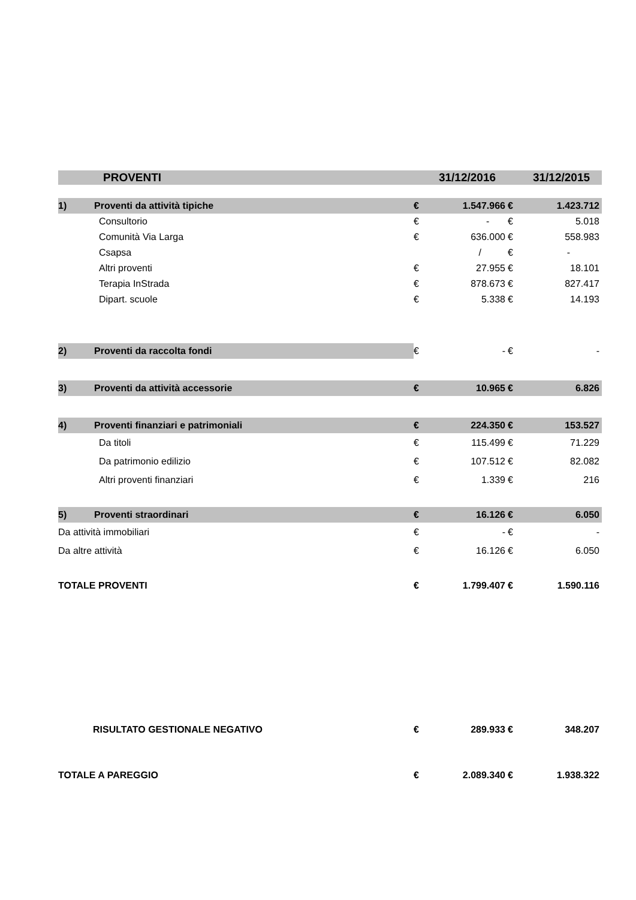| | PROVENTI | | | 31/12/2016 | | 31/12/2015 |
| --- | --- | --- | --- | --- | --- | --- |
| 1) | Proventi da attività tipiche | | € | 1.547.966 | € | 1.423.712 |
| | Consultorio | | € | - | € | 5.018 |
| | Comunità Via Larga | | € | 636.000 | € | 558.983 |
| | Csapsa | | | / | € | - |
| | Altri proventi | | € | 27.955 | € | 18.101 |
| | Terapia InStrada | | € | 878.673 | € | 827.417 |
| | Dipart. scuole | | € | 5.338 | € | 14.193 |
| 2) | Proventi da raccolta fondi | | € | - | € | - |
| 3) | Proventi da attività accessorie | | € | 10.965 | € | 6.826 |
| 4) | Proventi finanziari e patrimoniali | | € | 224.350 | € | 153.527 |
| | Da titoli | | € | 115.499 | € | 71.229 |
| | Da patrimonio edilizio | | € | 107.512 | € | 82.082 |
| | Altri proventi finanziari | | € | 1.339 | € | 216 |
| 5) | Proventi straordinari | | € | 16.126 | € | 6.050 |
| Da attività immobiliari | | | € | - | € | - |
| Da altre attività | | | € | 16.126 | € | 6.050 |
| TOTALE PROVENTI | | | € | 1.799.407 | € | 1.590.116 |
| RISULTATO GESTIONALE NEGATIVO | | | € | 289.933 | € | 348.207 |
| TOTALE A PAREGGIO | | | € | 2.089.340 | € | 1.938.322 |